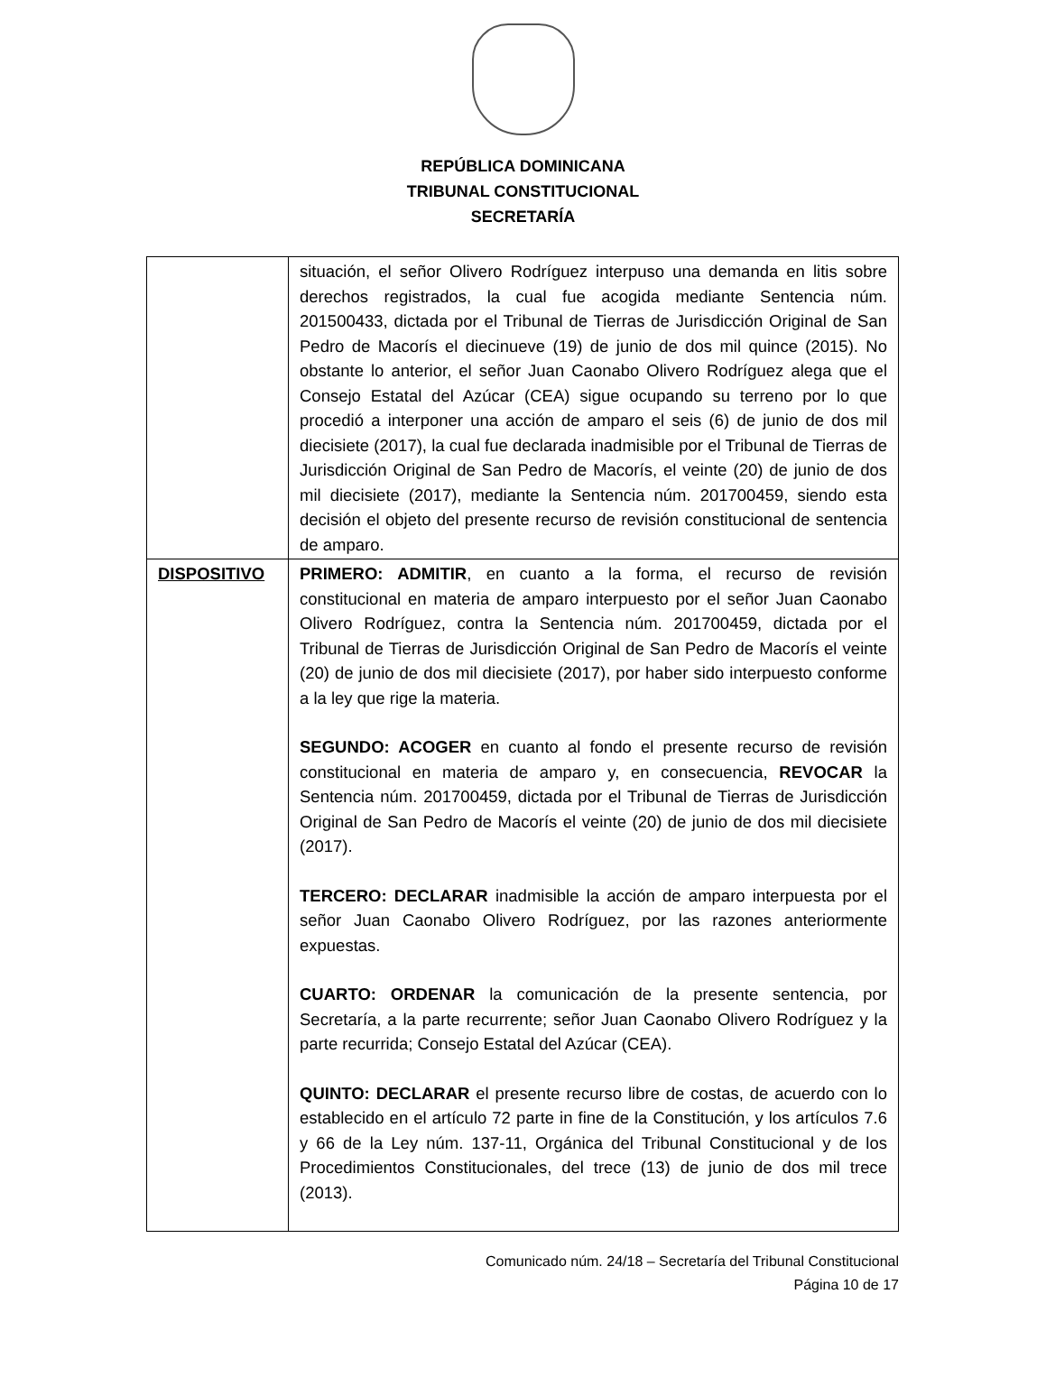REPÚBLICA DOMINICANA
TRIBUNAL CONSTITUCIONAL
SECRETARÍA
| | situación, el señor Olivero Rodríguez interpuso una demanda en litis sobre derechos registrados, la cual fue acogida mediante Sentencia núm. 201500433, dictada por el Tribunal de Tierras de Jurisdicción Original de San Pedro de Macorís el diecinueve (19) de junio de dos mil quince (2015). No obstante lo anterior, el señor Juan Caonabo Olivero Rodríguez alega que el Consejo Estatal del Azúcar (CEA) sigue ocupando su terreno por lo que procedió a interponer una acción de amparo el seis (6) de junio de dos mil diecisiete (2017), la cual fue declarada inadmisible por el Tribunal de Tierras de Jurisdicción Original de San Pedro de Macorís, el veinte (20) de junio de dos mil diecisiete (2017), mediante la Sentencia núm. 201700459, siendo esta decisión el objeto del presente recurso de revisión constitucional de sentencia de amparo. |
| DISPOSITIVO | PRIMERO: ADMITIR , en cuanto a la forma, el recurso de revisión constitucional en materia de amparo interpuesto por el señor Juan Caonabo Olivero Rodríguez, contra la Sentencia núm. 201700459, dictada por el Tribunal de Tierras de Jurisdicción Original de San Pedro de Macorís el veinte (20) de junio de dos mil diecisiete (2017), por haber sido interpuesto conforme a la ley que rige la materia. SEGUNDO: ACOGER en cuanto al fondo el presente recurso de revisión constitucional en materia de amparo y, en consecuencia, REVOCAR la Sentencia núm. 201700459, dictada por el Tribunal de Tierras de Jurisdicción Original de San Pedro de Macorís el veinte (20) de junio de dos mil diecisiete (2017). TERCERO: DECLARAR inadmisible la acción de amparo interpuesta por el señor Juan Caonabo Olivero Rodríguez, por las razones anteriormente expuestas. CUARTO: ORDENAR la comunicación de la presente sentencia, por Secretaría, a la parte recurrente; señor Juan Caonabo Olivero Rodríguez y la parte recurrida; Consejo Estatal del Azúcar (CEA). QUINTO: DECLARAR el presente recurso libre de costas, de acuerdo con lo establecido en el artículo 72 parte in fine de la Constitución, y los artículos 7.6 y 66 de la Ley núm. 137-11, Orgánica del Tribunal Constitucional y de los Procedimientos Constitucionales, del trece (13) de junio de dos mil trece (2013). |
Comunicado núm. 24/18 – Secretaría del Tribunal Constitucional
Página 10 de 17